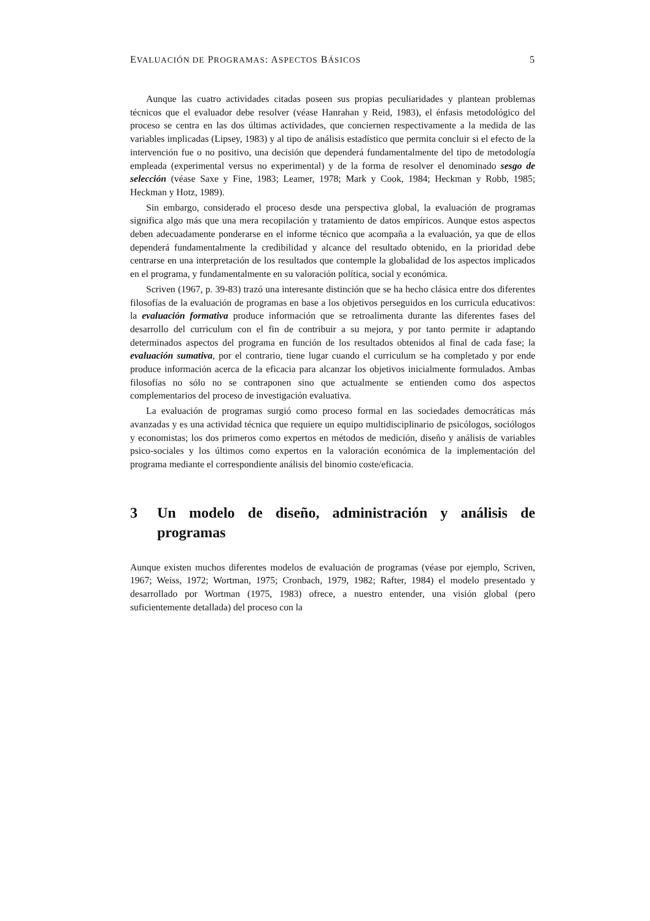EVALUACIÓN DE PROGRAMAS: ASPECTOS BÁSICOS 5
Aunque las cuatro actividades citadas poseen sus propias peculiaridades y plantean problemas técnicos que el evaluador debe resolver (véase Hanrahan y Reid, 1983), el énfasis metodológico del proceso se centra en las dos últimas actividades, que conciernen respectivamente a la medida de las variables implicadas (Lipsey, 1983) y al tipo de análisis estadístico que permita concluir si el efecto de la intervención fue o no positivo, una decisión que dependerá fundamentalmente del tipo de metodología empleada (experimental versus no experimental) y de la forma de resolver el denominado sesgo de selección (véase Saxe y Fine, 1983; Leamer, 1978; Mark y Cook, 1984; Heckman y Robb, 1985; Heckman y Hotz, 1989).
Sin embargo, considerado el proceso desde una perspectiva global, la evaluación de programas significa algo más que una mera recopilación y tratamiento de datos empíricos. Aunque estos aspectos deben adecuadamente ponderarse en el informe técnico que acompaña a la evaluación, ya que de ellos dependerá fundamentalmente la credibilidad y alcance del resultado obtenido, en la prioridad debe centrarse en una interpretación de los resultados que contemple la globalidad de los aspectos implicados en el programa, y fundamentalmente en su valoración política, social y económica.
Scriven (1967, p. 39-83) trazó una interesante distinción que se ha hecho clásica entre dos diferentes filosofías de la evaluación de programas en base a los objetivos perseguidos en los curricula educativos: la evaluación formativa produce información que se retroalimenta durante las diferentes fases del desarrollo del curriculum con el fin de contribuir a su mejora, y por tanto permite ir adaptando determinados aspectos del programa en función de los resultados obtenidos al final de cada fase; la evaluación sumativa, por el contrario, tiene lugar cuando el curriculum se ha completado y por ende produce información acerca de la eficacia para alcanzar los objetivos inicialmente formulados. Ambas filosofías no sólo no se contraponen sino que actualmente se entienden como dos aspectos complementarios del proceso de investigación evaluativa.
La evaluación de programas surgió como proceso formal en las sociedades democráticas más avanzadas y es una actividad técnica que requiere un equipo multidisciplinario de psicólogos, sociólogos y economistas; los dos primeros como expertos en métodos de medición, diseño y análisis de variables psico-sociales y los últimos como expertos en la valoración económica de la implementación del programa mediante el correspondiente análisis del binomio coste/eficacia.
3 Un modelo de diseño, administración y análisis de programas
Aunque existen muchos diferentes modelos de evaluación de programas (véase por ejemplo, Scriven, 1967; Weiss, 1972; Wortman, 1975; Cronbach, 1979, 1982; Rafter, 1984) el modelo presentado y desarrollado por Wortman (1975, 1983) ofrece, a nuestro entender, una visión global (pero suficientemente detallada) del proceso con la